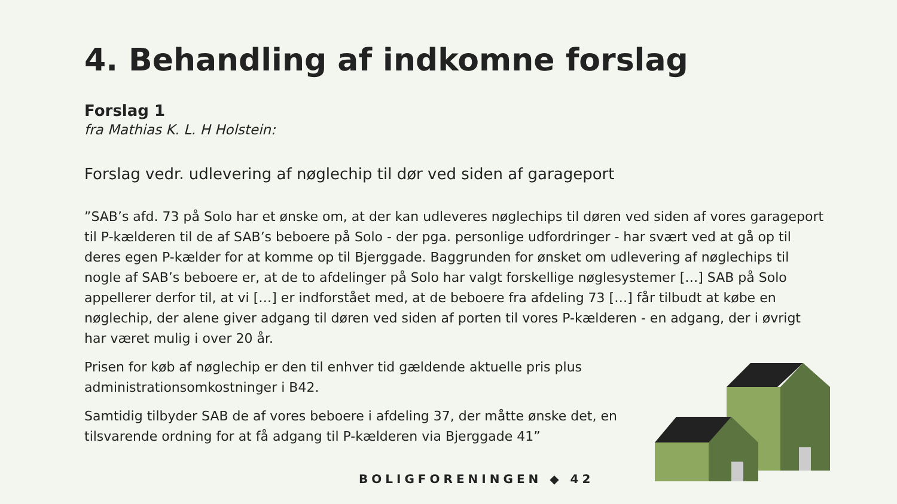4. Behandling af indkomne forslag
Forslag 1
fra Mathias K. L. H Holstein:
Forslag vedr. udlevering af nøglechip til dør ved siden af garageport
”SAB’s afd. 73 på Solo har et ønske om, at der kan udleveres nøglechips til døren ved siden af vores garageport til P-kælderen til de af SAB’s beboere på Solo - der pga. personlige udfordringer - har svært ved at gå op til deres egen P-kælder for at komme op til Bjerggade. Baggrunden for ønsket om udlevering af nøglechips til nogle af SAB’s beboere er, at de to afdelinger på Solo har valgt forskellige nøglesystemer […] SAB på Solo appellerer derfor til, at vi […] er indforstået med, at de beboere fra afdeling 73 […] får tilbudt at købe en nøglechip, der alene giver adgang til døren ved siden af porten til vores P-kælderen - en adgang, der i øvrigt har været mulig i over 20 år.
Prisen for køb af nøglechip er den til enhver tid gældende aktuelle pris plus administrationsomkostninger i B42.
Samtidig tilbyder SAB de af vores beboere i afdeling 37, der måtte ønske det, en tilsvarende ordning for at få adgang til P-kælderen via Bjerggade 41”
BOLIGFORENINGEN ◆ 42